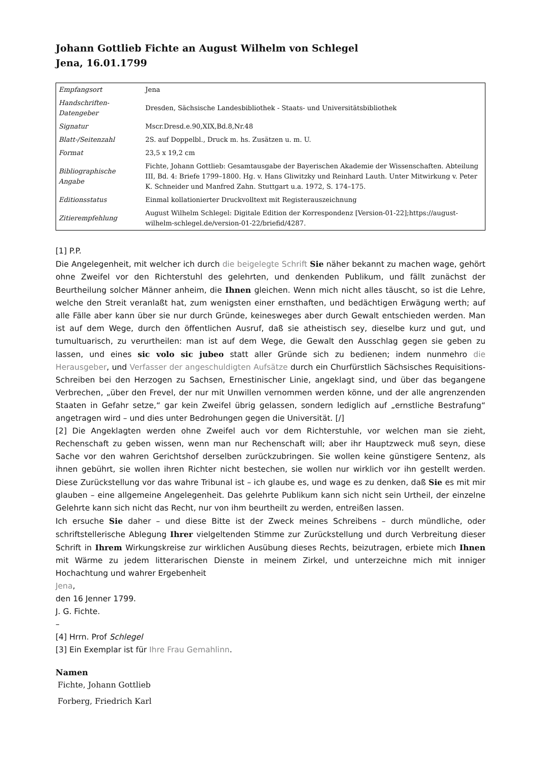Johann Gottlieb Fichte an August Wilhelm von Schlegel
Jena, 16.01.1799
| Empfangsort | Jena |
| Handschriften-Datengeber | Dresden, Sächsische Landesbibliothek - Staats- und Universitätsbibliothek |
| Signatur | Mscr.Dresd.e.90,XIX,Bd.8,Nr.48 |
| Blatt-/Seitenzahl | 2S. auf Doppelbl., Druck m. hs. Zusätzen u. m. U. |
| Format | 23,5 x 19,2 cm |
| Bibliographische Angabe | Fichte, Johann Gottlieb: Gesamtausgabe der Bayerischen Akademie der Wissenschaften. Abteilung III, Bd. 4: Briefe 1799–1800. Hg. v. Hans Gliwitzky und Reinhard Lauth. Unter Mitwirkung v. Peter K. Schneider und Manfred Zahn. Stuttgart u.a. 1972, S. 174–175. |
| Editionsstatus | Einmal kollationierter Druckvolltext mit Registerauszeichnung |
| Zitierempfehlung | August Wilhelm Schlegel: Digitale Edition der Korrespondenz [Version-01-22];https://august-wilhelm-schlegel.de/version-01-22/briefid/4287. |
[1] P.P.
Die Angelegenheit, mit welcher ich durch die beigelegte Schrift Sie näher bekannt zu machen wage, gehört ohne Zweifel vor den Richterstuhl des gelehrten, und denkenden Publikum, und fällt zunächst der Beurtheilung solcher Männer anheim, die Ihnen gleichen. Wenn mich nicht alles täuscht, so ist die Lehre, welche den Streit veranlaßt hat, zum wenigsten einer ernsthaften, und bedächtigen Erwägung werth; auf alle Fälle aber kann über sie nur durch Gründe, keinesweges aber durch Gewalt entschieden werden. Man ist auf dem Wege, durch den öffentlichen Ausruf, daß sie atheistisch sey, dieselbe kurz und gut, und tumultuarisch, zu verurtheilen: man ist auf dem Wege, die Gewalt den Ausschlag gegen sie geben zu lassen, und eines sic volo sic jubeo statt aller Gründe sich zu bedienen; indem nunmehro die Herausgeber, und Verfasser der angeschuldigten Aufsätze durch ein Churfürstlich Sächsisches Requisitions-Schreiben bei den Herzogen zu Sachsen, Ernestinischer Linie, angeklagt sind, und über das begangene Verbrechen, „über den Frevel, der nur mit Unwillen vernommen werden könne, und der alle angrenzenden Staaten in Gefahr setze,“ gar kein Zweifel übrig gelassen, sondern lediglich auf „ernstliche Bestrafung“ angetragen wird – und dies unter Bedrohungen gegen die Universität. [/]
[2] Die Angeklagten werden ohne Zweifel auch vor dem Richterstuhle, vor welchen man sie zieht, Rechenschaft zu geben wissen, wenn man nur Rechenschaft will; aber ihr Hauptzweck muß seyn, diese Sache vor den wahren Gerichtshof derselben zurückzubringen. Sie wollen keine günstigere Sentenz, als ihnen gebührt, sie wollen ihren Richter nicht bestechen, sie wollen nur wirklich vor ihn gestellt werden. Diese Zurückstellung vor das wahre Tribunal ist – ich glaube es, und wage es zu denken, daß Sie es mit mir glauben – eine allgemeine Angelegenheit. Das gelehrte Publikum kann sich nicht sein Urtheil, der einzelne Gelehrte kann sich nicht das Recht, nur von ihm beurtheilt zu werden, entreißen lassen.
Ich ersuche Sie daher – und diese Bitte ist der Zweck meines Schreibens – durch mündliche, oder schriftstellerische Ablegung Ihrer vielgeltenden Stimme zur Zurückstellung und durch Verbreitung dieser Schrift in Ihrem Wirkungskreise zur wirklichen Ausübung dieses Rechts, beizutragen, erbiete mich Ihnen mit Wärme zu jedem litterarischen Dienste in meinem Zirkel, und unterzeichne mich mit inniger Hochachtung und wahrer Ergebenheit
Jena,
den 16 Jenner 1799.
J. G. Fichte.
–
[4] Hrrn. Prof Schlegel
[3] Ein Exemplar ist für Ihre Frau Gemahlinn.
Namen
Fichte, Johann Gottlieb
Forberg, Friedrich Karl